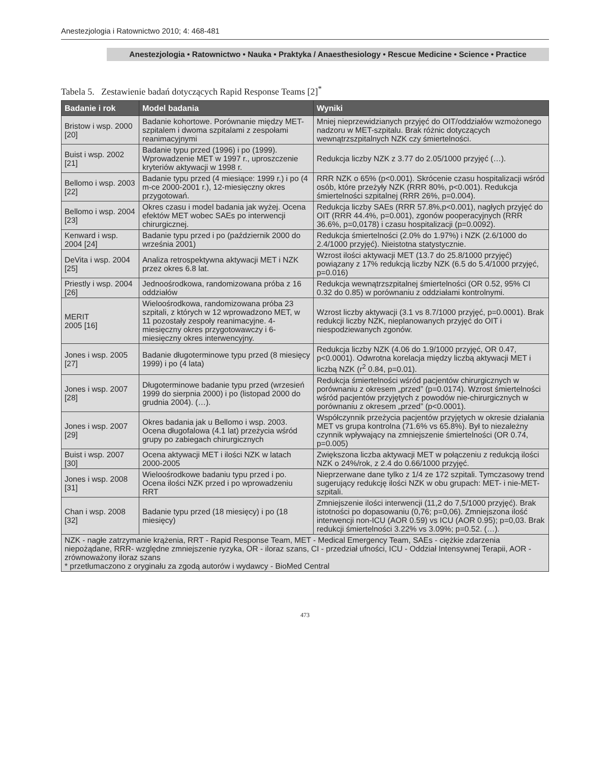Anestezjologia i Ratownictwo 2010; 4: 468-481
Anestezjologia • Ratownictwo • Nauka • Praktyka / Anaesthesiology • Rescue Medicine • Science • Practice
Tabela 5. Zestawienie badań dotyczących Rapid Response Teams [2]<sup>*</sup>
| Badanie i rok | Model badania | Wyniki |
| --- | --- | --- |
| Bristow i wsp. 2000 [20] | Badanie kohortowe. Porównanie między MET-szpitalem i dwoma szpitalami z zespołami reanimacyjnymi | Mniej nieprzewidzianych przyjęć do OIT/oddziałów wzmożonego nadzoru w MET-szpitalu. Brak różnic dotyczących wewnątrzszpitalnych NZK czy śmiertelności. |
| Buist i wsp. 2002 [21] | Badanie typu przed (1996) i po (1999). Wprowadzenie MET w 1997 r., uproszczenie kryteriów aktywacji w 1998 r. | Redukcja liczby NZK z 3.77 do 2.05/1000 przyjęć (…). |
| Bellomo i wsp. 2003 [22] | Badanie typu przed (4 miesiące: 1999 r.) i po (4 m-ce 2000-2001 r.), 12-miesięczny okres przygotowań. | RRR NZK o 65% (p<0.001). Skrócenie czasu hospitalizacji wśród osób, które przeżyły NZK (RRR 80%, p<0.001). Redukcja śmiertelności szpitalnej (RRR 26%, p=0.004). |
| Bellomo i wsp. 2004 [23] | Okres czasu i model badania jak wyżej. Ocena efektów MET wobec SAEs po interwencji chirurgicznej. | Redukcja liczby SAEs (RRR 57.8%,p<0.001), nagłych przyjęć do OIT (RRR 44.4%, p=0.001), zgonów pooperacyjnych (RRR 36.6%, p=0,0178) i czasu hospitalizacji (p=0.0092). |
| Kenward i wsp. 2004 [24] | Badanie typu przed i po (październik 2000 do września 2001) | Redukcja śmiertelności (2.0% do 1.97%) i NZK (2.6/1000 do 2.4/1000 przyjęć). Nieistotna statystycznie. |
| DeVita i wsp. 2004 [25] | Analiza retrospektywna aktywacji MET i NZK przez okres 6.8 lat. | Wzrost ilości aktywacji MET (13.7 do 25.8/1000 przyjęć) powiązany z 17% redukcją liczby NZK (6.5 do 5.4/1000 przyjęć, p=0.016) |
| Priestly i wsp. 2004 [26] | Jednoośrodkowa, randomizowana próba z 16 oddziałów | Redukcja wewnątrzszpitalnej śmiertelności (OR 0.52, 95% CI 0.32 do 0.85) w porównaniu z oddziałami kontrolnymi. |
| MERIT 2005 [16] | Wieloośrodkowa, randomizowana próba 23 szpitali, z których w 12 wprowadzono MET, w 11 pozostały zespoły reanimacyjne. 4-miesięczny okres przygotowawczy i 6-miesięczny okres interwencyjny. | Wzrost liczby aktywacji (3.1 vs 8.7/1000 przyjęć, p=0.0001). Brak redukcji liczby NZK, nieplanowanych przyjęć do OIT i niespodziewanych zgonów. |
| Jones i wsp. 2005 [27] | Badanie długoterminowe typu przed (8 miesięcy 1999) i po (4 lata) | Redukcja liczby NZK (4.06 do 1.9/1000 przyjęć, OR 0.47, p<0.0001). Odwrotna korelacja między liczbą aktywacji MET i liczbą NZK (r<sup>2</sup> 0.84, p=0.01). |
| Jones i wsp. 2007 [28] | Długoterminowe badanie typu przed (wrzesień 1999 do sierpnia 2000) i po (listopad 2000 do grudnia 2004). (…). | Redukcja śmiertelności wśród pacjentów chirurgicznych w porównaniu z okresem „przed” (p=0.0174). Wzrost śmiertelności wśród pacjentów przyjętych z powodów nie-chirurgicznych w porównaniu z okresem „przed” (p<0.0001). |
| Jones i wsp. 2007 [29] | Okres badania jak u Bellomo i wsp. 2003. Ocena długofalowa (4.1 lat) przeżycia wśród grupy po zabiegach chirurgicznych | Współczynnik przeżycia pacjentów przyjętych w okresie działania MET vs grupa kontrolna (71.6% vs 65.8%). Był to niezależny czynnik wpływający na zmniejszenie śmiertelności (OR 0.74, p=0.005) |
| Buist i wsp. 2007 [30] | Ocena aktywacji MET i ilości NZK w latach 2000-2005 | Zwiększona liczba aktywacji MET w połączeniu z redukcją ilości NZK o 24%/rok, z 2.4 do 0.66/1000 przyjęć. |
| Jones i wsp. 2008 [31] | Wieloośrodkowe badaniu typu przed i po. Ocena ilości NZK przed i po wprowadzeniu RRT | Nieprzerwane dane tylko z 1/4 ze 172 szpitali. Tymczasowy trend sugerujący redukcję ilości NZK w obu grupach: MET- i nie-MET-szpitali. |
| Chan i wsp. 2008 [32] | Badanie typu przed (18 miesięcy) i po (18 miesięcy) | Zmniejszenie ilości interwencji (11,2 do 7,5/1000 przyjęć). Brak istotności po dopasowaniu (0,76; p=0,06). Zmniejszona ilość interwencji non-ICU (AOR 0.59) vs ICU (AOR 0.95); p=0,03. Brak redukcji śmiertelności 3.22% vs 3.09%; p=0.52. (…). |
| NZK - nagłe zatrzymanie krążenia, RRT - Rapid Response Team, MET - Medical Emergency Team, SAEs - ciężkie zdarzenia niepożądane, RRR- względne zmniejszenie ryzyka, OR - iloraz szans, CI - przedział ufności, ICU - Oddział Intensywnej Terapii, AOR - zrównoważony iloraz szans * przetłumaczono z oryginału za zgodą autorów i wydawcy - BioMed Central | | |
473